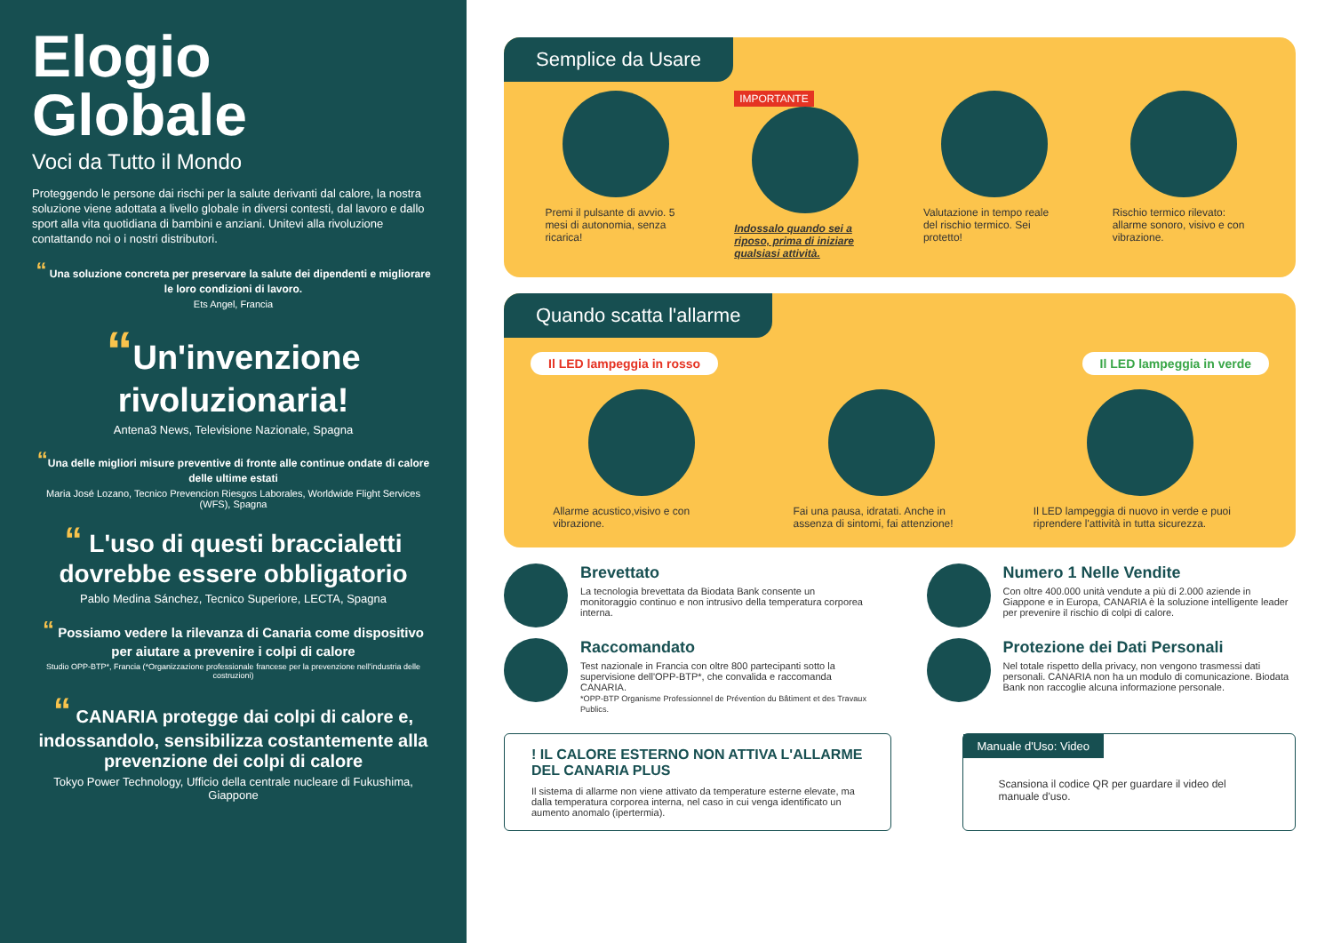Elogio Globale
Voci da Tutto il Mondo
Proteggendo le persone dai rischi per la salute derivanti dal calore, la nostra soluzione viene adottata a livello globale in diversi contesti, dal lavoro e dallo sport alla vita quotidiana di bambini e anziani. Unitevi alla rivoluzione contattando noi o i nostri distributori.
“ Una soluzione concreta per preservare la salute dei dipendenti e migliorare le loro condizioni di lavoro.
Ets Angel, Francia
“Un'invenzione rivoluzionaria!
Antena3 News, Televisione Nazionale, Spagna
“Una delle migliori misure preventive di fronte alle continue ondate di calore delle ultime estati
Maria José Lozano, Tecnico Prevencion Riesgos Laborales, Worldwide Flight Services (WFS), Spagna
“ L'uso di questi braccialetti dovrebbe essere obbligatorio
Pablo Medina Sánchez, Tecnico Superiore, LECTA, Spagna
“ Possiamo vedere la rilevanza di Canaria come dispositivo per aiutare a prevenire i colpi di calore
Studio OPP-BTP*, Francia (*Organizzazione professionale francese per la prevenzione nell'industria delle costruzioni)
“ CANARIA protegge dai colpi di calore e, indossandolo, sensibilizza costantemente alla prevenzione dei colpi di calore
Tokyo Power Technology, Ufficio della centrale nucleare di Fukushima, Giappone
Semplice da Usare
Premi il pulsante di avvio. 5 mesi di autonomia, senza ricarica!
IMPORTANTE
Indossalo quando sei a riposo, prima di iniziare qualsiasi attività.
Valutazione in tempo reale del rischio termico. Sei protetto!
Rischio termico rilevato: allarme sonoro, visivo e con vibrazione.
Quando scatta l'allarme
Il LED lampeggia in rosso Il LED lampeggia in verde
Allarme acustico,visivo e con vibrazione.
Fai una pausa, idratati. Anche in assenza di sintomi, fai attenzione!
Il LED lampeggia di nuovo in verde e puoi riprendere l'attività in tutta sicurezza.
Brevettato
La tecnologia brevettata da Biodata Bank consente un monitoraggio continuo e non intrusivo della temperatura corporea interna.
Numero 1 Nelle Vendite
Con oltre 400.000 unità vendute a più di 2.000 aziende in Giappone e in Europa, CANARIA è la soluzione intelligente leader per prevenire il rischio di colpi di calore.
Raccomandato
Test nazionale in Francia con oltre 800 partecipanti sotto la supervisione dell'OPP-BTP*, che convalida e raccomanda CANARIA.
*OPP-BTP Organisme Professionnel de Prévention du Bâtiment et des Travaux Publics.
Protezione dei Dati Personali
Nel totale rispetto della privacy, non vengono trasmessi dati personali. CANARIA non ha un modulo di comunicazione. Biodata Bank non raccoglie alcuna informazione personale.
! IL CALORE ESTERNO NON ATTIVA L'ALLARME DEL CANARIA PLUS
Il sistema di allarme non viene attivato da temperature esterne elevate, ma dalla temperatura corporea interna, nel caso in cui venga identificato un aumento anomalo (ipertermia).
Manuale d'Uso: Video
Scansiona il codice QR per guardare il video del manuale d'uso.